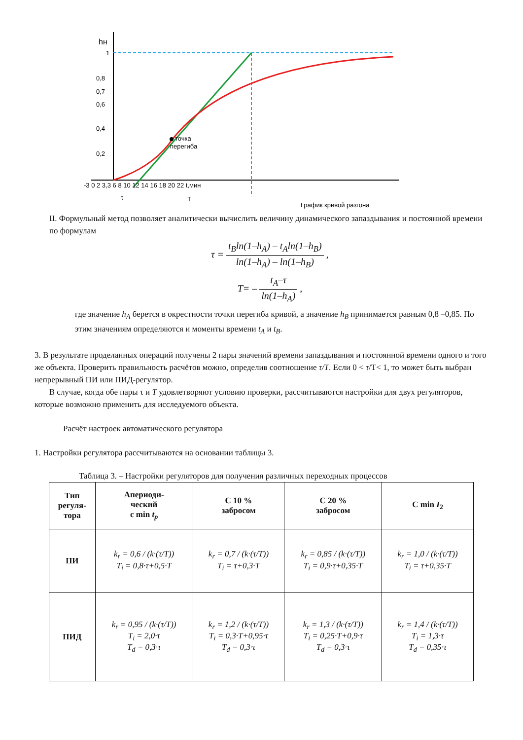hн
1
0,8
0,7
0,6
0,4
0,2
точка
перегиба
-3 0 2 3,3 6 8 10 12 14 16 18 20 22 t,мин
τ
T
График кривой разгона
II. Формульный метод позволяет аналитически вычислить величину динамического запаздывания и постоянной времени по формулам
τ = t<sub>B</sub>ln(1–h<sub>A</sub>) – t<sub>A</sub>ln(1–h<sub>B</sub>) ln(1–h<sub>A</sub>) – ln(1–h<sub>B</sub>) ,
T= – t<sub>A</sub>–τ ln(1–h<sub>A</sub>) ,
где значение h<sub>A</sub> берется в окрестности точки перегиба кривой, а значение h<sub>B</sub> принимается равным 0,8 –0,85. По этим значениям определяются и моменты времени t<sub>A</sub> и t<sub>B</sub>.
3. В результате проделанных операций получены 2 пары значений времени запаздывания и постоянной времени одного и того же объекта. Проверить правильность расчётов можно, определив соотношение τ/T. Если 0 < τ/T< 1, то может быть выбран непрерывный ПИ или ПИД-регулятор.
В случае, когда обе пары τ и T удовлетворяют условию проверки, рассчитываются настройки для двух регуляторов, которые возможно применить для исследуемого объекта.
Расчёт настроек автоматического регулятора
1. Настройки регулятора рассчитываются на основании таблицы 3.
Таблица 3. – Настройки регуляторов для получения различных переходных процессов
| Тип регуля- тора | Апериоди- ческий с min t<sub>p</sub> | С 10 % забросом | С 20 % забросом | С min I<sub>2</sub> |
| --- | --- | --- | --- | --- |
| ПИ | k<sub>r</sub> = 0,6 / (k·(τ/T)) T<sub>i</sub> = 0,8·τ+0,5·T | k<sub>r</sub> = 0,7 / (k·(τ/T)) T<sub>i</sub> = τ+0,3·T | k<sub>r</sub> = 0,85 / (k·(τ/T)) T<sub>i</sub> = 0,9·τ+0,35·T | k<sub>r</sub> = 1,0 / (k·(τ/T)) T<sub>i</sub> = τ+0,35·T |
| ПИД | k<sub>r</sub> = 0,95 / (k·(τ/T)) T<sub>i</sub> = 2,0·τ T<sub>d</sub> = 0,3·τ | k<sub>r</sub> = 1,2 / (k·(τ/T)) T<sub>i</sub> = 0,3·T+0,95·τ T<sub>d</sub> = 0,3·τ | k<sub>r</sub> = 1,3 / (k·(τ/T)) T<sub>i</sub> = 0,25·T+0,9·τ T<sub>d</sub> = 0,3·τ | k<sub>r</sub> = 1,4 / (k·(τ/T)) T<sub>i</sub> = 1,3·τ T<sub>d</sub> = 0,35·τ |